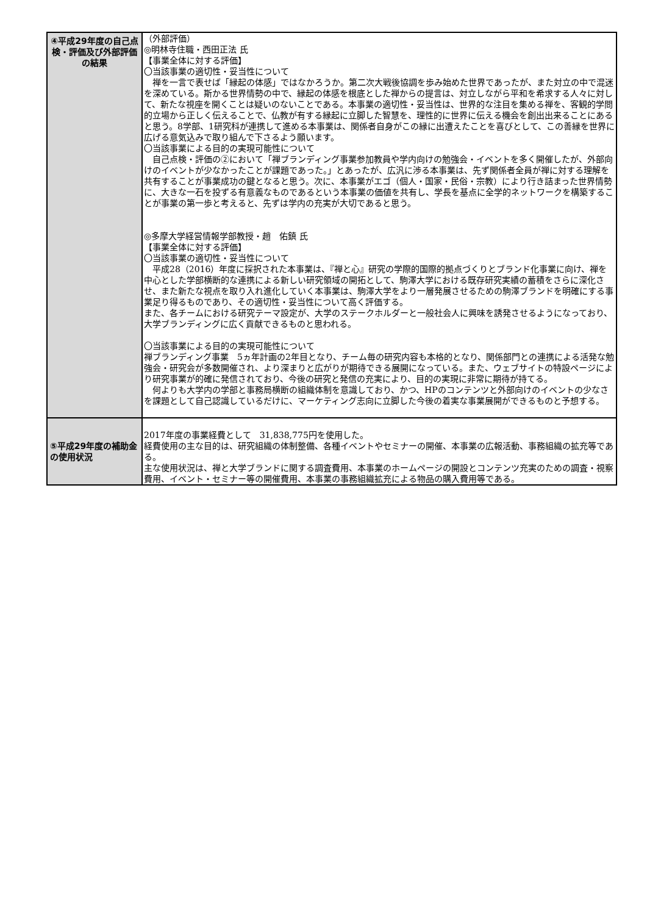| ④平成29年度の自己点検・評価及び外部評価の結果 | （外部評価） ◎明林寺住職・西田正法 氏 【事業全体に対する評価】 〇当該事業の適切性・妥当性について 禅を一言で表せば「縁起の体感」ではなかろうか。第二次大戦後協調を歩み始めた世界であったが、また対立の中で混迷を深めている。斯かる世界情勢の中で、縁起の体感を根底とした禅からの提言は、対立しながら平和を希求する人々に対して、新たな視座を開くことは疑いのないことである。本事業の適切性・妥当性は、世界的な注目を集める禅を、客観的学問的立場から正しく伝えることで、仏教が有する縁起に立脚した智慧を、理性的に世界に伝える機会を創出出来ることにあると思う。8学部、1研究科が連携して進める本事業は、関係者自身がこの縁に出遭えたことを喜びとして、この善縁を世界に広げる意気込みで取り組んで下さるよう願います。 〇当該事業による目的の実現可能性について 自己点検・評価の②において「禅ブランディング事業参加教員や学内向けの勉強会・イベントを多く開催したが、外部向けのイベントが少なかったことが課題であった。」とあったが、広汎に渉る本事業は、先ず関係者全員が禅に対する理解を共有することが事業成功の鍵となると思う。次に、本事業がエゴ（個人・国家・民俗・宗教）により行き詰まった世界情勢に、大きな一石を投ずる有意義なものであるという本事業の価値を共有し、学長を基点に全学的ネットワークを構築することが事業の第一歩と考えると、先ずは学内の充実が大切であると思う。 ◎多摩大学経営情報学部教授・趙 佑鎮 氏 【事業全体に対する評価】 〇当該事業の適切性・妥当性について 平成28（2016）年度に採択された本事業は、『禅と心』研究の学際的国際的拠点づくりとブランド化事業に向け、禅を中心とした学部横断的な連携による新しい研究領域の開拓として、駒澤大学における既存研究実績の蓄積をさらに深化させ、また新たな視点を取り入れ進化していく本事業は、駒澤大学をより一層発展させるための駒澤ブランドを明確にする事業足り得るものであり、その適切性・妥当性について高く評価する。 また、各チームにおける研究テーマ設定が、大学のステークホルダーと一般社会人に興味を誘発させるようになっており、大学ブランディングに広く貢献できるものと思われる。 〇当該事業による目的の実現可能性について 禅ブランディング事業 5ヵ年計画の2年目となり、チーム毎の研究内容も本格的となり、関係部門との連携による活発な勉強会・研究会が多数開催され、より深まりと広がりが期待できる展開になっている。また、ウェブサイトの特設ページにより研究事業が的確に発信されており、今後の研究と発信の充実により、目的の実現に非常に期待が持てる。 何よりも大学内の学部と事務局横断の組織体制を意識しており、かつ、HPのコンテンツと外部向けのイベントの少なさを課題として自己認識しているだけに、マーケティング志向に立脚した今後の着実な事業展開ができるものと予想する。 |
| ⑤平成29年度の補助金の使用状況 | 2017年度の事業経費として 31,838,775円を使用した。 経費使用の主な目的は、研究組織の体制整備、各種イベントやセミナーの開催、本事業の広報活動、事務組織の拡充等である。 主な使用状況は、禅と大学ブランドに関する調査費用、本事業のホームページの開設とコンテンツ充実のための調査・視察費用、イベント・セミナー等の開催費用、本事業の事務組織拡充による物品の購入費用等である。 |